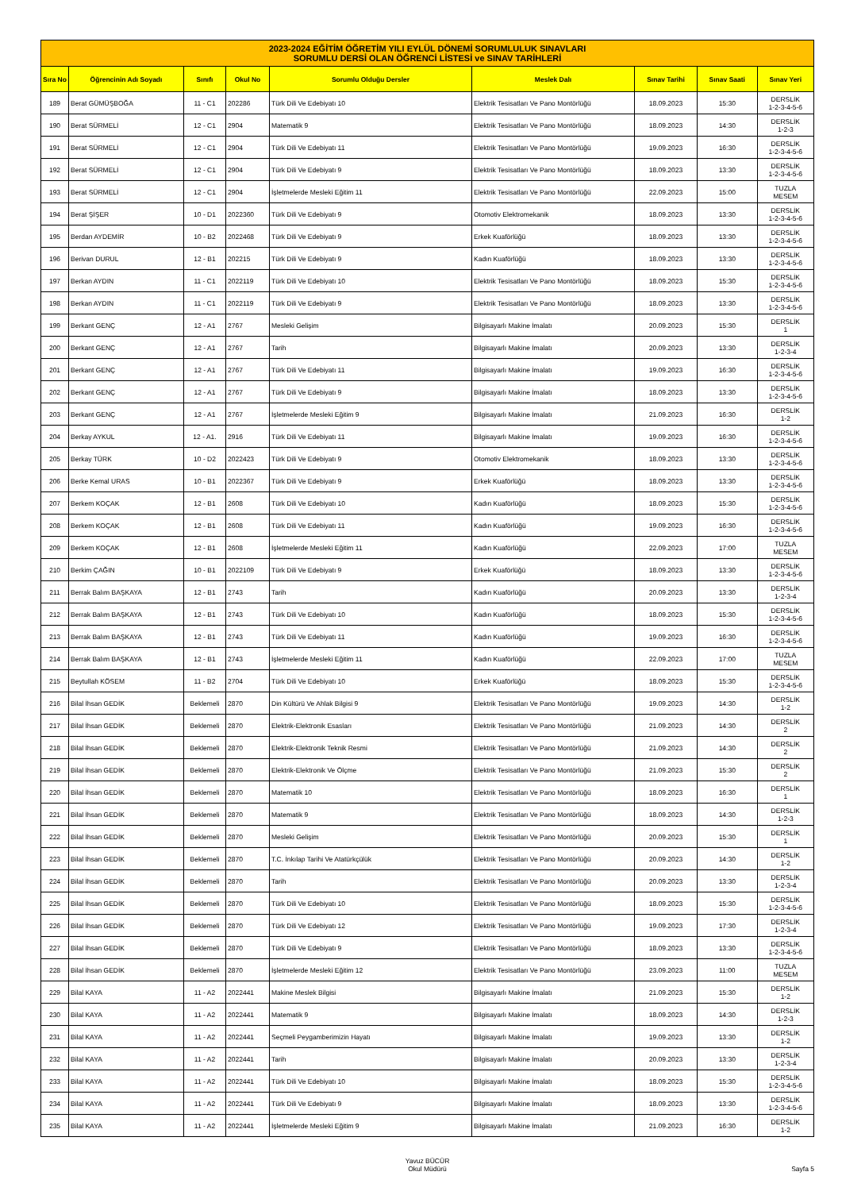| 2023-2024 EĞİTİM ÖĞRETİM YILI EYLÜL DÖNEMİ SORUMLULUK SINAVLARI SORUMLU DERSİ OLAN ÖĞRENCİ LİSTESİ ve SINAV TARİHLERİ | | | | | | | | |
| Sıra No | Öğrencinin Adı Soyadı | Sınıfı | Okul No | Sorumlu Olduğu Dersler | Meslek Dalı | Sınav Tarihi | Sınav Saati | Sınav Yeri |
| 189 | Berat GÜMÜŞBOĞA | 11 - C1 | 202286 | Türk Dili Ve Edebiyatı 10 | Elektrik Tesisatları Ve Pano Montörlüğü | 18.09.2023 | 15:30 | DERSLİK 1-2-3-4-5-6 |
| 190 | Berat SÜRMELİ | 12 - C1 | 2904 | Matematik 9 | Elektrik Tesisatları Ve Pano Montörlüğü | 18.09.2023 | 14:30 | DERSLİK 1-2-3 |
| 191 | Berat SÜRMELİ | 12 - C1 | 2904 | Türk Dili Ve Edebiyatı 11 | Elektrik Tesisatları Ve Pano Montörlüğü | 19.09.2023 | 16:30 | DERSLİK 1-2-3-4-5-6 |
| 192 | Berat SÜRMELİ | 12 - C1 | 2904 | Türk Dili Ve Edebiyatı 9 | Elektrik Tesisatları Ve Pano Montörlüğü | 18.09.2023 | 13:30 | DERSLİK 1-2-3-4-5-6 |
| 193 | Berat SÜRMELİ | 12 - C1 | 2904 | İşletmelerde Mesleki Eğitim 11 | Elektrik Tesisatları Ve Pano Montörlüğü | 22.09.2023 | 15:00 | TUZLA MESEM |
| 194 | Berat ŞİŞER | 10 - D1 | 2022360 | Türk Dili Ve Edebiyatı 9 | Otomotiv Elektromekanik | 18.09.2023 | 13:30 | DERSLİK 1-2-3-4-5-6 |
| 195 | Berdan AYDEMİR | 10 - B2 | 2022468 | Türk Dili Ve Edebiyatı 9 | Erkek Kuaförlüğü | 18.09.2023 | 13:30 | DERSLİK 1-2-3-4-5-6 |
| 196 | Berivan DURUL | 12 - B1 | 202215 | Türk Dili Ve Edebiyatı 9 | Kadın Kuaförlüğü | 18.09.2023 | 13:30 | DERSLİK 1-2-3-4-5-6 |
| 197 | Berkan AYDIN | 11 - C1 | 2022119 | Türk Dili Ve Edebiyatı 10 | Elektrik Tesisatları Ve Pano Montörlüğü | 18.09.2023 | 15:30 | DERSLİK 1-2-3-4-5-6 |
| 198 | Berkan AYDIN | 11 - C1 | 2022119 | Türk Dili Ve Edebiyatı 9 | Elektrik Tesisatları Ve Pano Montörlüğü | 18.09.2023 | 13:30 | DERSLİK 1-2-3-4-5-6 |
| 199 | Berkant GENÇ | 12 - A1 | 2767 | Mesleki Gelişim | Bilgisayarlı Makine İmalatı | 20.09.2023 | 15:30 | DERSLİK 1 |
| 200 | Berkant GENÇ | 12 - A1 | 2767 | Tarih | Bilgisayarlı Makine İmalatı | 20.09.2023 | 13:30 | DERSLİK 1-2-3-4 |
| 201 | Berkant GENÇ | 12 - A1 | 2767 | Türk Dili Ve Edebiyatı 11 | Bilgisayarlı Makine İmalatı | 19.09.2023 | 16:30 | DERSLİK 1-2-3-4-5-6 |
| 202 | Berkant GENÇ | 12 - A1 | 2767 | Türk Dili Ve Edebiyatı 9 | Bilgisayarlı Makine İmalatı | 18.09.2023 | 13:30 | DERSLİK 1-2-3-4-5-6 |
| 203 | Berkant GENÇ | 12 - A1 | 2767 | İşletmelerde Mesleki Eğitim 9 | Bilgisayarlı Makine İmalatı | 21.09.2023 | 16:30 | DERSLİK 1-2 |
| 204 | Berkay AYKUL | 12 - A1. | 2916 | Türk Dili Ve Edebiyatı 11 | Bilgisayarlı Makine İmalatı | 19.09.2023 | 16:30 | DERSLİK 1-2-3-4-5-6 |
| 205 | Berkay TÜRK | 10 - D2 | 2022423 | Türk Dili Ve Edebiyatı 9 | Otomotiv Elektromekanik | 18.09.2023 | 13:30 | DERSLİK 1-2-3-4-5-6 |
| 206 | Berke Kemal URAS | 10 - B1 | 2022367 | Türk Dili Ve Edebiyatı 9 | Erkek Kuaförlüğü | 18.09.2023 | 13:30 | DERSLİK 1-2-3-4-5-6 |
| 207 | Berkem KOÇAK | 12 - B1 | 2608 | Türk Dili Ve Edebiyatı 10 | Kadın Kuaförlüğü | 18.09.2023 | 15:30 | DERSLİK 1-2-3-4-5-6 |
| 208 | Berkem KOÇAK | 12 - B1 | 2608 | Türk Dili Ve Edebiyatı 11 | Kadın Kuaförlüğü | 19.09.2023 | 16:30 | DERSLİK 1-2-3-4-5-6 |
| 209 | Berkem KOÇAK | 12 - B1 | 2608 | İşletmelerde Mesleki Eğitim 11 | Kadın Kuaförlüğü | 22.09.2023 | 17:00 | TUZLA MESEM |
| 210 | Berkim ÇAĞIN | 10 - B1 | 2022109 | Türk Dili Ve Edebiyatı 9 | Erkek Kuaförlüğü | 18.09.2023 | 13:30 | DERSLİK 1-2-3-4-5-6 |
| 211 | Berrak Balım BAŞKAYA | 12 - B1 | 2743 | Tarih | Kadın Kuaförlüğü | 20.09.2023 | 13:30 | DERSLİK 1-2-3-4 |
| 212 | Berrak Balım BAŞKAYA | 12 - B1 | 2743 | Türk Dili Ve Edebiyatı 10 | Kadın Kuaförlüğü | 18.09.2023 | 15:30 | DERSLİK 1-2-3-4-5-6 |
| 213 | Berrak Balım BAŞKAYA | 12 - B1 | 2743 | Türk Dili Ve Edebiyatı 11 | Kadın Kuaförlüğü | 19.09.2023 | 16:30 | DERSLİK 1-2-3-4-5-6 |
| 214 | Berrak Balım BAŞKAYA | 12 - B1 | 2743 | İşletmelerde Mesleki Eğitim 11 | Kadın Kuaförlüğü | 22.09.2023 | 17:00 | TUZLA MESEM |
| 215 | Beytullah KÖSEM | 11 - B2 | 2704 | Türk Dili Ve Edebiyatı 10 | Erkek Kuaförlüğü | 18.09.2023 | 15:30 | DERSLİK 1-2-3-4-5-6 |
| 216 | Bilal İhsan GEDİK | Beklemeli | 2870 | Din Kültürü Ve Ahlak Bilgisi 9 | Elektrik Tesisatları Ve Pano Montörlüğü | 19.09.2023 | 14:30 | DERSLİK 1-2 |
| 217 | Bilal İhsan GEDİK | Beklemeli | 2870 | Elektrik-Elektronik Esasları | Elektrik Tesisatları Ve Pano Montörlüğü | 21.09.2023 | 14:30 | DERSLİK 2 |
| 218 | Bilal İhsan GEDİK | Beklemeli | 2870 | Elektrik-Elektronik Teknik Resmi | Elektrik Tesisatları Ve Pano Montörlüğü | 21.09.2023 | 14:30 | DERSLİK 2 |
| 219 | Bilal İhsan GEDİK | Beklemeli | 2870 | Elektrik-Elektronik Ve Ölçme | Elektrik Tesisatları Ve Pano Montörlüğü | 21.09.2023 | 15:30 | DERSLİK 2 |
| 220 | Bilal İhsan GEDİK | Beklemeli | 2870 | Matematik 10 | Elektrik Tesisatları Ve Pano Montörlüğü | 18.09.2023 | 16:30 | DERSLİK 1 |
| 221 | Bilal İhsan GEDİK | Beklemeli | 2870 | Matematik 9 | Elektrik Tesisatları Ve Pano Montörlüğü | 18.09.2023 | 14:30 | DERSLİK 1-2-3 |
| 222 | Bilal İhsan GEDİK | Beklemeli | 2870 | Mesleki Gelişim | Elektrik Tesisatları Ve Pano Montörlüğü | 20.09.2023 | 15:30 | DERSLİK 1 |
| 223 | Bilal İhsan GEDİK | Beklemeli | 2870 | T.C. İnkılap Tarihi Ve Atatürkçülük | Elektrik Tesisatları Ve Pano Montörlüğü | 20.09.2023 | 14:30 | DERSLİK 1-2 |
| 224 | Bilal İhsan GEDİK | Beklemeli | 2870 | Tarih | Elektrik Tesisatları Ve Pano Montörlüğü | 20.09.2023 | 13:30 | DERSLİK 1-2-3-4 |
| 225 | Bilal İhsan GEDİK | Beklemeli | 2870 | Türk Dili Ve Edebiyatı 10 | Elektrik Tesisatları Ve Pano Montörlüğü | 18.09.2023 | 15:30 | DERSLİK 1-2-3-4-5-6 |
| 226 | Bilal İhsan GEDİK | Beklemeli | 2870 | Türk Dili Ve Edebiyatı 12 | Elektrik Tesisatları Ve Pano Montörlüğü | 19.09.2023 | 17:30 | DERSLİK 1-2-3-4 |
| 227 | Bilal İhsan GEDİK | Beklemeli | 2870 | Türk Dili Ve Edebiyatı 9 | Elektrik Tesisatları Ve Pano Montörlüğü | 18.09.2023 | 13:30 | DERSLİK 1-2-3-4-5-6 |
| 228 | Bilal İhsan GEDİK | Beklemeli | 2870 | İşletmelerde Mesleki Eğitim 12 | Elektrik Tesisatları Ve Pano Montörlüğü | 23.09.2023 | 11:00 | TUZLA MESEM |
| 229 | Bilal KAYA | 11 - A2 | 2022441 | Makine Meslek Bilgisi | Bilgisayarlı Makine İmalatı | 21.09.2023 | 15:30 | DERSLİK 1-2 |
| 230 | Bilal KAYA | 11 - A2 | 2022441 | Matematik 9 | Bilgisayarlı Makine İmalatı | 18.09.2023 | 14:30 | DERSLİK 1-2-3 |
| 231 | Bilal KAYA | 11 - A2 | 2022441 | Seçmeli Peygamberimizin Hayatı | Bilgisayarlı Makine İmalatı | 19.09.2023 | 13:30 | DERSLİK 1-2 |
| 232 | Bilal KAYA | 11 - A2 | 2022441 | Tarih | Bilgisayarlı Makine İmalatı | 20.09.2023 | 13:30 | DERSLİK 1-2-3-4 |
| 233 | Bilal KAYA | 11 - A2 | 2022441 | Türk Dili Ve Edebiyatı 10 | Bilgisayarlı Makine İmalatı | 18.09.2023 | 15:30 | DERSLİK 1-2-3-4-5-6 |
| 234 | Bilal KAYA | 11 - A2 | 2022441 | Türk Dili Ve Edebiyatı 9 | Bilgisayarlı Makine İmalatı | 18.09.2023 | 13:30 | DERSLİK 1-2-3-4-5-6 |
| 235 | Bilal KAYA | 11 - A2 | 2022441 | İşletmelerde Mesleki Eğitim 9 | Bilgisayarlı Makine İmalatı | 21.09.2023 | 16:30 | DERSLİK 1-2 |
Yavuz BÜCÜR
Okul Müdürü
Sayfa 5